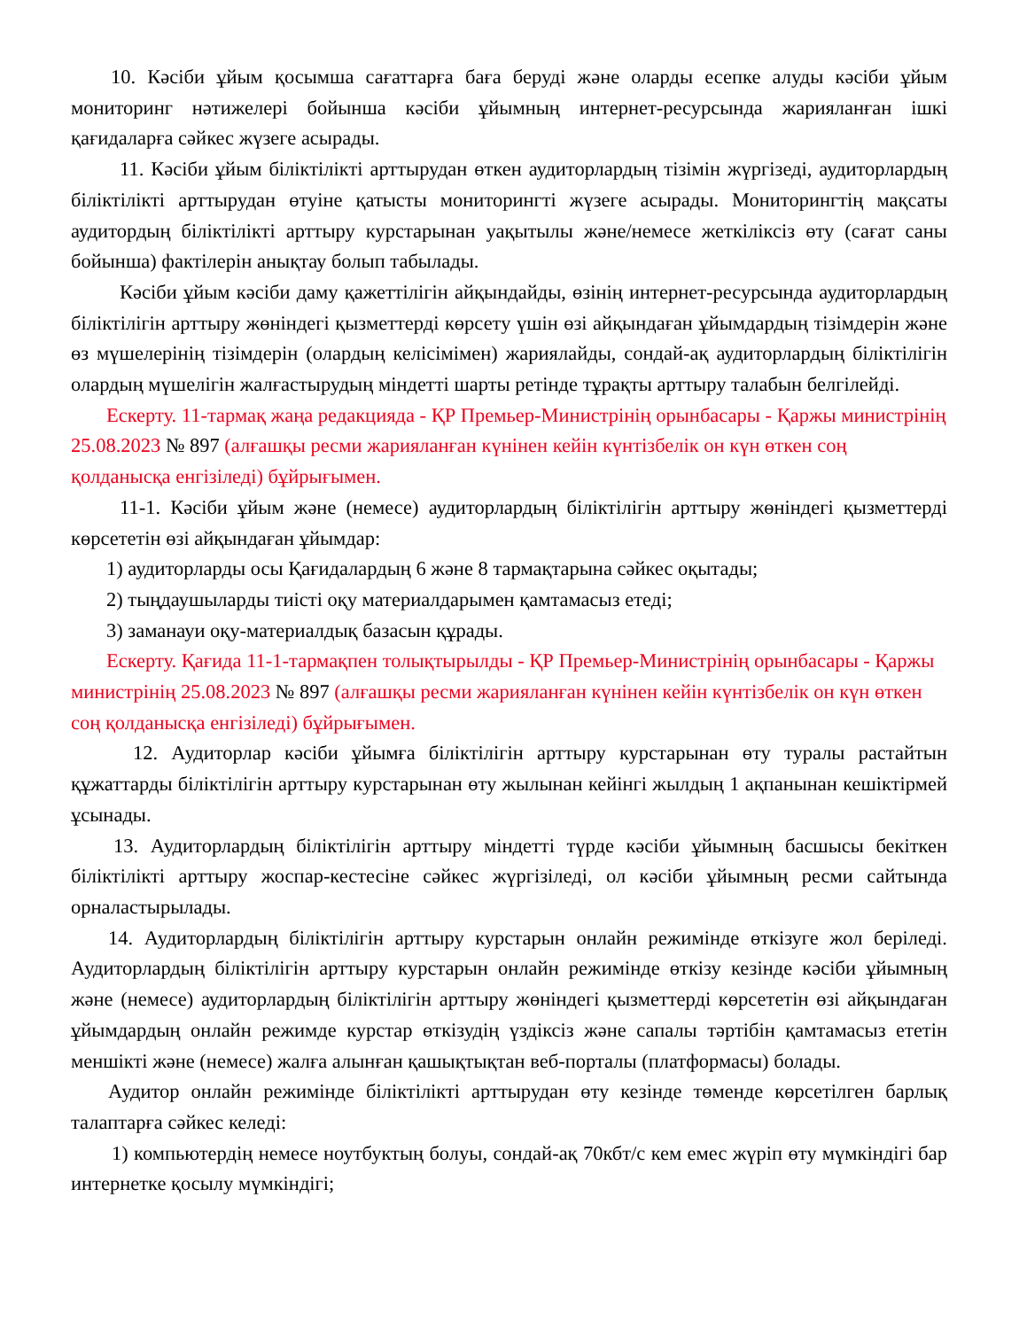10. Кәсіби ұйым қосымша сағаттарға баға беруді және оларды есепке алуды кәсіби ұйым мониторинг нәтижелері бойынша кәсіби ұйымның интернет-ресурсында жарияланған ішкі қағидаларға сәйкес жүзеге асырады.
11. Кәсіби ұйым біліктілікті арттырудан өткен аудиторлардың тізімін жүргізеді, аудиторлардың біліктілікті арттырудан өтуіне қатысты мониторингті жүзеге асырады. Мониторингтің мақсаты аудитордың біліктілікті арттыру курстарынан уақытылы және/немесе жеткіліксіз өту (сағат саны бойынша) фактілерін анықтау болып табылады.
Кәсіби ұйым кәсіби даму қажеттілігін айқындайды, өзінің интернет-ресурсында аудиторлардың біліктілігін арттыру жөніндегі қызметтерді көрсету үшін өзі айқындаған ұйымдардың тізімдерін және өз мүшелерінің тізімдерін (олардың келісімімен) жариялайды, сондай-ақ аудиторлардың біліктілігін олардың мүшелігін жалғастырудың міндетті шарты ретінде тұрақты арттыру талабын белгілейді.
Ескерту. 11-тармақ жаңа редакцияда - ҚР Премьер-Министрінің орынбасары - Қаржы министрінің 25.08.2023 № 897 (алғашқы ресми жарияланған күнінен кейін күнтізбелік он күн өткен соң қолданысқа енгізіледі) бұйрығымен.
11-1. Кәсіби ұйым және (немесе) аудиторлардың біліктілігін арттыру жөніндегі қызметтерді көрсететін өзі айқындаған ұйымдар:
1) аудиторларды осы Қағидалардың 6 және 8 тармақтарына сәйкес оқытады;
2) тыңдаушыларды тиісті оқу материалдарымен қамтамасыз етеді;
3) заманауи оқу-материалдық базасын құрады.
Ескерту. Қағида 11-1-тармақпен толықтырылды - ҚР Премьер-Министрінің орынбасары - Қаржы министрінің 25.08.2023 № 897 (алғашқы ресми жарияланған күнінен кейін күнтізбелік он күн өткен соң қолданысқа енгізіледі) бұйрығымен.
12. Аудиторлар кәсіби ұйымға біліктілігін арттыру курстарынан өту туралы растайтын құжаттарды біліктілігін арттыру курстарынан өту жылынан кейінгі жылдың 1 ақпанынан кешіктірмей ұсынады.
13. Аудиторлардың біліктілігін арттыру міндетті түрде кәсіби ұйымның басшысы бекіткен біліктілікті арттыру жоспар-кестесіне сәйкес жүргізіледі, ол кәсіби ұйымның ресми сайтында орналастырылады.
14. Аудиторлардың біліктілігін арттыру курстарын онлайн режимінде өткізуге жол беріледі. Аудиторлардың біліктілігін арттыру курстарын онлайн режимінде өткізу кезінде кәсіби ұйымның және (немесе) аудиторлардың біліктілігін арттыру жөніндегі қызметтерді көрсететін өзі айқындаған ұйымдардың онлайн режимде курстар өткізудің үздіксіз және сапалы тәртібін қамтамасыз ететін меншікті және (немесе) жалға алынған қашықтықтан веб-порталы (платформасы) болады.
Аудитор онлайн режимінде біліктілікті арттырудан өту кезінде төменде көрсетілген барлық талаптарға сәйкес келеді:
1) компьютердің немесе ноутбуктың болуы, сондай-ақ 70кбт/с кем емес жүріп өту мүмкіндігі бар интернетке қосылу мүмкіндігі;